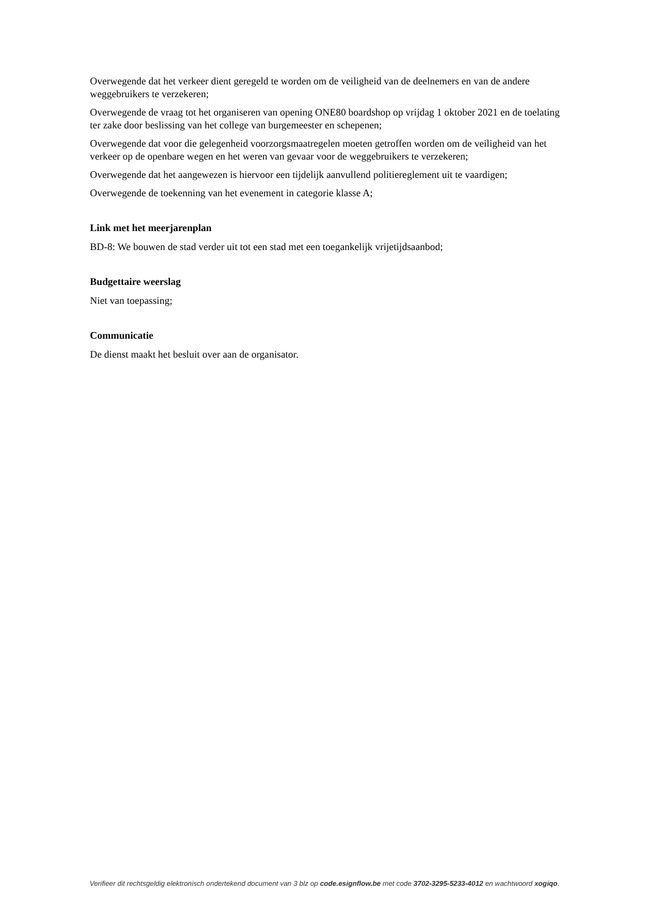Overwegende dat het verkeer dient geregeld te worden om de veiligheid van de deelnemers en van de andere weggebruikers te verzekeren;
Overwegende de vraag tot het organiseren van opening ONE80 boardshop op vrijdag 1 oktober 2021 en de toelating ter zake door beslissing van het college van burgemeester en schepenen;
Overwegende dat voor die gelegenheid voorzorgsmaatregelen moeten getroffen worden om de veiligheid van het verkeer op de openbare wegen en het weren van gevaar voor de weggebruikers te verzekeren;
Overwegende dat het aangewezen is hiervoor een tijdelijk aanvullend politiereglement uit te vaardigen;
Overwegende de toekenning van het evenement in categorie klasse A;
Link met het meerjarenplan
BD-8: We bouwen de stad verder uit tot een stad met een toegankelijk vrijetijdsaanbod;
Budgettaire weerslag
Niet van toepassing;
Communicatie
De dienst maakt het besluit over aan de organisator.
Verifieer dit rechtsgeldig elektronisch ondertekend document van 3 blz op code.esignflow.be met code 3702-3295-5233-4012 en wachtwoord xogiqo.